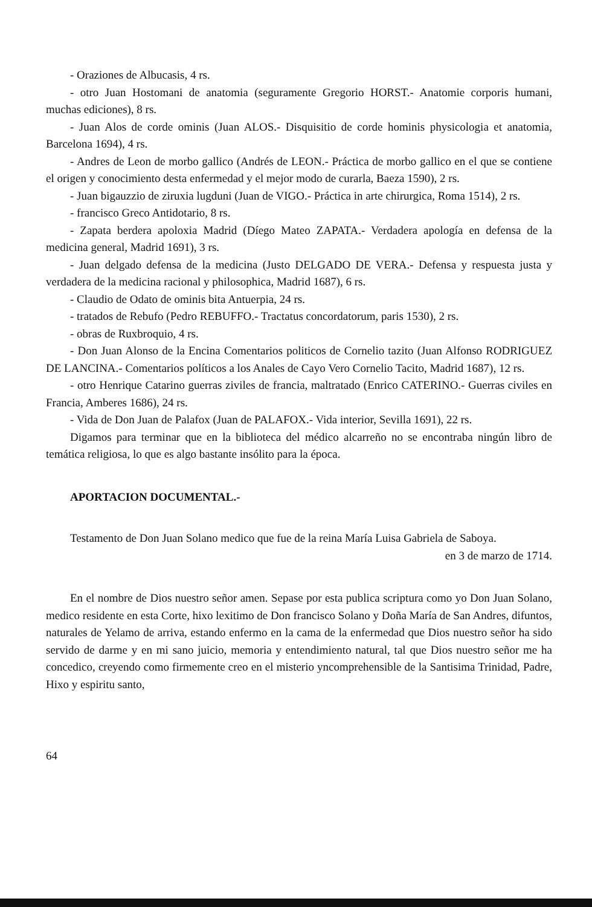- Oraziones de Albucasis, 4 rs.
- otro Juan Hostomani de anatomia (seguramente Gregorio HORST.- Anatomie corporis humani, muchas ediciones), 8 rs.
- Juan Alos de corde ominis (Juan ALOS.- Disquisitio de corde hominis physicologia et anatomia, Barcelona 1694), 4 rs.
- Andres de Leon de morbo gallico (Andrés de LEON.- Práctica de morbo gallico en el que se contiene el origen y conocimiento desta enfermedad y el mejor modo de curarla, Baeza 1590), 2 rs.
- Juan bigauzzio de ziruxia lugduni (Juan de VIGO.- Práctica in arte chirurgica, Roma 1514), 2 rs.
- francisco Greco Antidotario, 8 rs.
- Zapata berdera apoloxia Madrid (Díego Mateo ZAPATA.- Verdadera apología en defensa de la medicina general, Madrid 1691), 3 rs.
- Juan delgado defensa de la medicina (Justo DELGADO DE VERA.- Defensa y respuesta justa y verdadera de la medicina racional y philosophica, Madrid 1687), 6 rs.
- Claudio de Odato de ominis bita Antuerpia, 24 rs.
- tratados de Rebufo (Pedro REBUFFO.- Tractatus concordatorum, paris 1530), 2 rs.
- obras de Ruxbroquio, 4 rs.
- Don Juan Alonso de la Encina Comentarios politicos de Cornelio tazito (Juan Alfonso RODRIGUEZ DE LANCINA.- Comentarios políticos a los Anales de Cayo Vero Cornelio Tacito, Madrid 1687), 12 rs.
- otro Henrique Catarino guerras ziviles de francia, maltratado (Enrico CATERINO.- Guerras civiles en Francia, Amberes 1686), 24 rs.
- Vida de Don Juan de Palafox (Juan de PALAFOX.- Vida interior, Sevilla 1691), 22 rs.
Digamos para terminar que en la biblioteca del médico alcarreño no se encontraba ningún libro de temática religiosa, lo que es algo bastante insólito para la época.
APORTACION DOCUMENTAL.-
Testamento de Don Juan Solano medico que fue de la reina María Luisa Gabriela de Saboya.
en 3 de marzo de 1714.
En el nombre de Dios nuestro señor amen. Sepase por esta publica scriptura como yo Don Juan Solano, medico residente en esta Corte, hixo lexitimo de Don francisco Solano y Doña María de San Andres, difuntos, naturales de Yelamo de arriva, estando enfermo en la cama de la enfermedad que Dios nuestro señor ha sido servido de darme y en mi sano juicio, memoria y entendimiento natural, tal que Dios nuestro señor me ha concedico, creyendo como firmemente creo en el misterio yncomprehensible de la Santisima Trinidad, Padre, Hixo y espiritu santo,
64